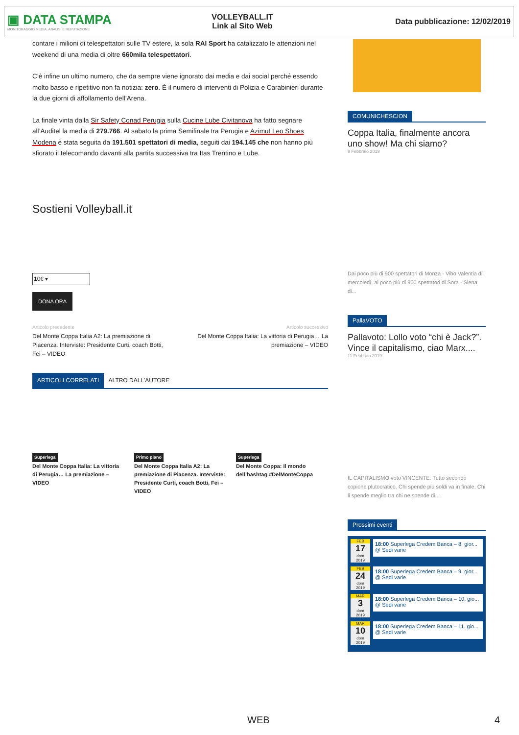▣ DATA STAMPA
MONITORAGGIO MEDIA, ANALISI E REPUTAZIONE
VOLLEYBALL.IT
Link al Sito Web
Data pubblicazione: 12/02/2019
contare i milioni di telespettatori sulle TV estere, la sola RAI Sport ha catalizzato le attenzioni nel weekend di una media di oltre 660mila telespettatori.
C’è infine un ultimo numero, che da sempre viene ignorato dai media e dai social perché essendo molto basso e ripetitivo non fa notizia: zero. È il numero di interventi di Polizia e Carabinieri durante la due giorni di affollamento dell’Arena.
La finale vinta dalla Sir Safety Conad Perugia sulla Cucine Lube Civitanova ha fatto segnare all’Auditel la media di 279.766. Al sabato la prima Semifinale tra Perugia e Azimut Leo Shoes Modena è stata seguita da 191.501 spettatori di media, seguiti dai 194.145 che non hanno più sfiorato il telecomando davanti alla partita successiva tra Itas Trentino e Lube.
Sostieni Volleyball.it
10€ ▾
DONA ORA
Articolo precedente
Del Monte Coppa Italia A2: La premiazione di Piacenza. Interviste: Presidente Curti, coach Botti, Fei – VIDEO
Articolo successivo
Del Monte Coppa Italia: La vittoria di Perugia… La premiazione – VIDEO
ARTICOLI CORRELATI ALTRO DALL'AUTORE
Superlega
Del Monte Coppa Italia: La vittoria di Perugia… La premiazione – VIDEO
Primo piano
Del Monte Coppa Italia A2: La premiazione di Piacenza. Interviste: Presidente Curti, coach Botti, Fei – VIDEO
Superlega
Del Monte Coppa: Il mondo dell’hashtag #DelMonteCoppa
COMUNICHESCION
Coppa Italia, finalmente ancora uno show! Ma chi siamo?
9 Febbraio 2019
Dai poco più di 900 spettatori di Monza - Vibo Valentia di mercoledì, ai poco più di 900 spettatori di Sora - Siena di...
PallaVOTO
Pallavoto: Lollo voto “chi è Jack?”. Vince il capitalismo, ciao Marx....
11 Febbraio 2019
IL CAPITALISMO voto VINCENTE: Tutto secondo copione plutocratico. Chi spende più soldi va in finale. Chi li spende meglio tra chi ne spende di...
Prossimi eventi
FEB
17
dom
2019
18:00 Superlega Credem Banca – 8. gior... @ Sedi varie
FEB
24
dom
2019
18:00 Superlega Credem Banca – 9. gior... @ Sedi varie
MAR
3
dom
2019
18:00 Superlega Credem Banca – 10. gio... @ Sedi varie
MAR
10
dom
2019
18:00 Superlega Credem Banca – 11. gio... @ Sedi varie
WEB 4